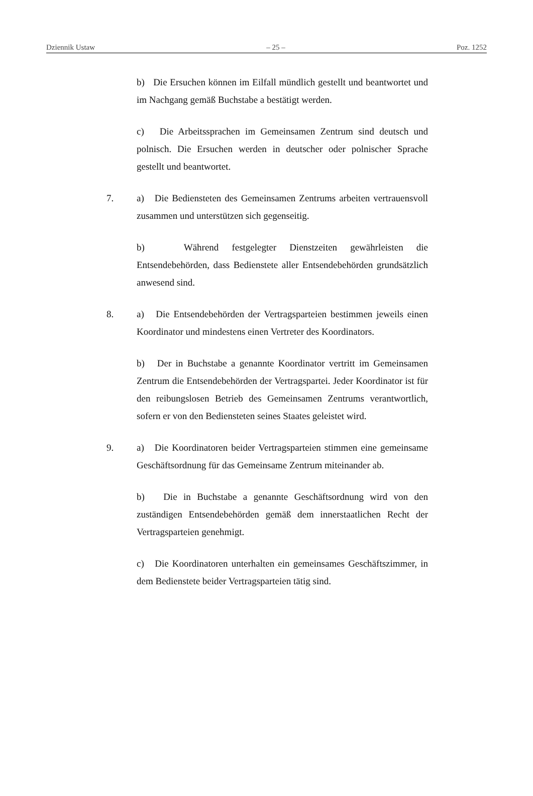Dziennik Ustaw – 25 – Poz. 1252
b) Die Ersuchen können im Eilfall mündlich gestellt und beantwortet und im Nachgang gemäß Buchstabe a bestätigt werden.
c) Die Arbeitssprachen im Gemeinsamen Zentrum sind deutsch und polnisch. Die Ersuchen werden in deutscher oder polnischer Sprache gestellt und beantwortet.
7. a) Die Bediensteten des Gemeinsamen Zentrums arbeiten vertrauensvoll zusammen und unterstützen sich gegenseitig.
b) Während festgelegter Dienstzeiten gewährleisten die Entsendebehörden, dass Bedienstete aller Entsendebehörden grundsätzlich anwesend sind.
8. a) Die Entsendebehörden der Vertragsparteien bestimmen jeweils einen Koordinator und mindestens einen Vertreter des Koordinators.
b) Der in Buchstabe a genannte Koordinator vertritt im Gemeinsamen Zentrum die Entsendebehörden der Vertragspartei. Jeder Koordinator ist für den reibungslosen Betrieb des Gemeinsamen Zentrums verantwortlich, sofern er von den Bediensteten seines Staates geleistet wird.
9. a) Die Koordinatoren beider Vertragsparteien stimmen eine gemeinsame Geschäftsordnung für das Gemeinsame Zentrum miteinander ab.
b) Die in Buchstabe a genannte Geschäftsordnung wird von den zuständigen Entsendebehörden gemäß dem innerstaatlichen Recht der Vertragsparteien genehmigt.
c) Die Koordinatoren unterhalten ein gemeinsames Geschäftszimmer, in dem Bedienstete beider Vertragsparteien tätig sind.